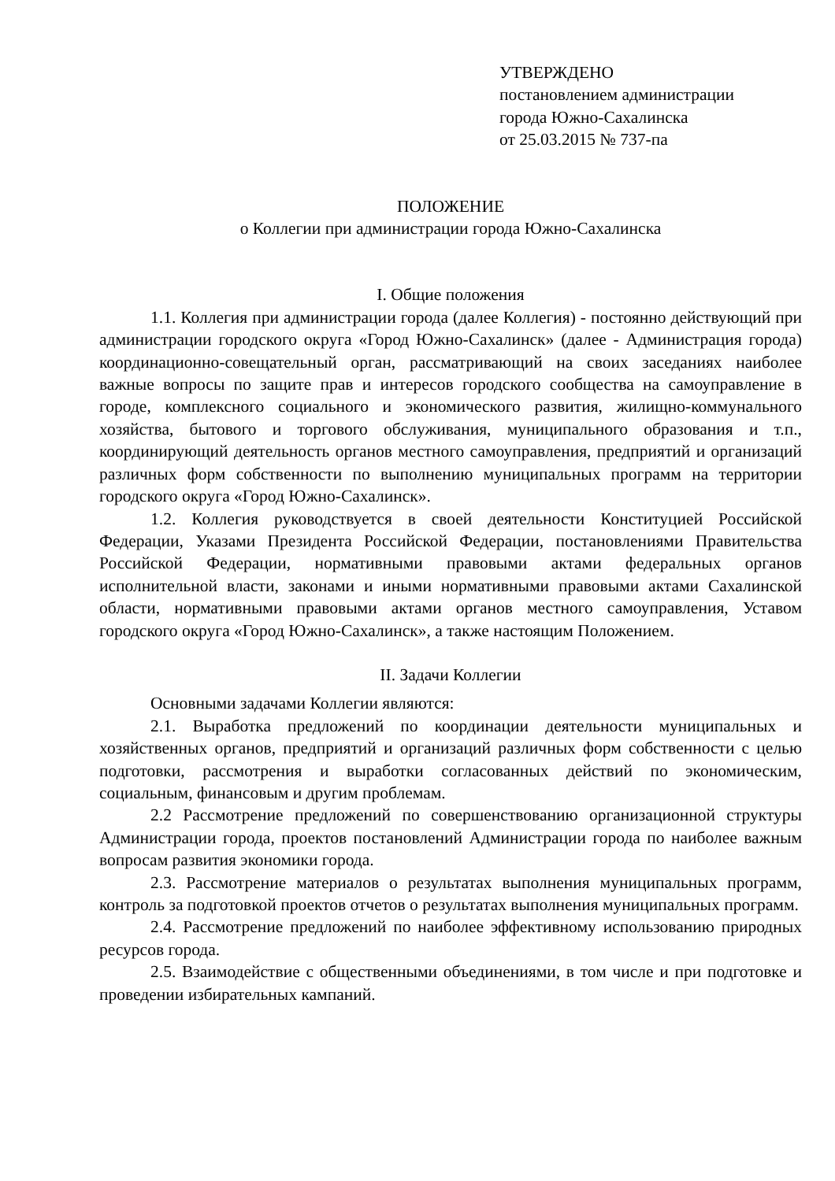УТВЕРЖДЕНО
постановлением администрации
города Южно-Сахалинска
от 25.03.2015 № 737-па
ПОЛОЖЕНИЕ
о Коллегии при администрации города Южно-Сахалинска
I. Общие положения
1.1. Коллегия при администрации города (далее Коллегия) - постоянно действующий при администрации городского округа «Город Южно-Сахалинск» (далее - Администрация города) координационно-совещательный орган, рассматривающий на своих заседаниях наиболее важные вопросы по защите прав и интересов городского сообщества на самоуправление в городе, комплексного социального и экономического развития, жилищно-коммунального хозяйства, бытового и торгового обслуживания, муниципального образования и т.п., координирующий деятельность органов местного самоуправления, предприятий и организаций различных форм собственности по выполнению муниципальных программ на территории городского округа «Город Южно-Сахалинск».
1.2. Коллегия руководствуется в своей деятельности Конституцией Российской Федерации, Указами Президента Российской Федерации, постановлениями Правительства Российской Федерации, нормативными правовыми актами федеральных органов исполнительной власти, законами и иными нормативными правовыми актами Сахалинской области, нормативными правовыми актами органов местного самоуправления, Уставом городского округа «Город Южно-Сахалинск», а также настоящим Положением.
II. Задачи Коллегии
Основными задачами Коллегии являются:
2.1. Выработка предложений по координации деятельности муниципальных и хозяйственных органов, предприятий и организаций различных форм собственности с целью подготовки, рассмотрения и выработки согласованных действий по экономическим, социальным, финансовым и другим проблемам.
2.2 Рассмотрение предложений по совершенствованию организационной структуры Администрации города, проектов постановлений Администрации города по наиболее важным вопросам развития экономики города.
2.3. Рассмотрение материалов о результатах выполнения муниципальных программ, контроль за подготовкой проектов отчетов о результатах выполнения муниципальных программ.
2.4. Рассмотрение предложений по наиболее эффективному использованию природных ресурсов города.
2.5. Взаимодействие с общественными объединениями, в том числе и при подготовке и проведении избирательных кампаний.